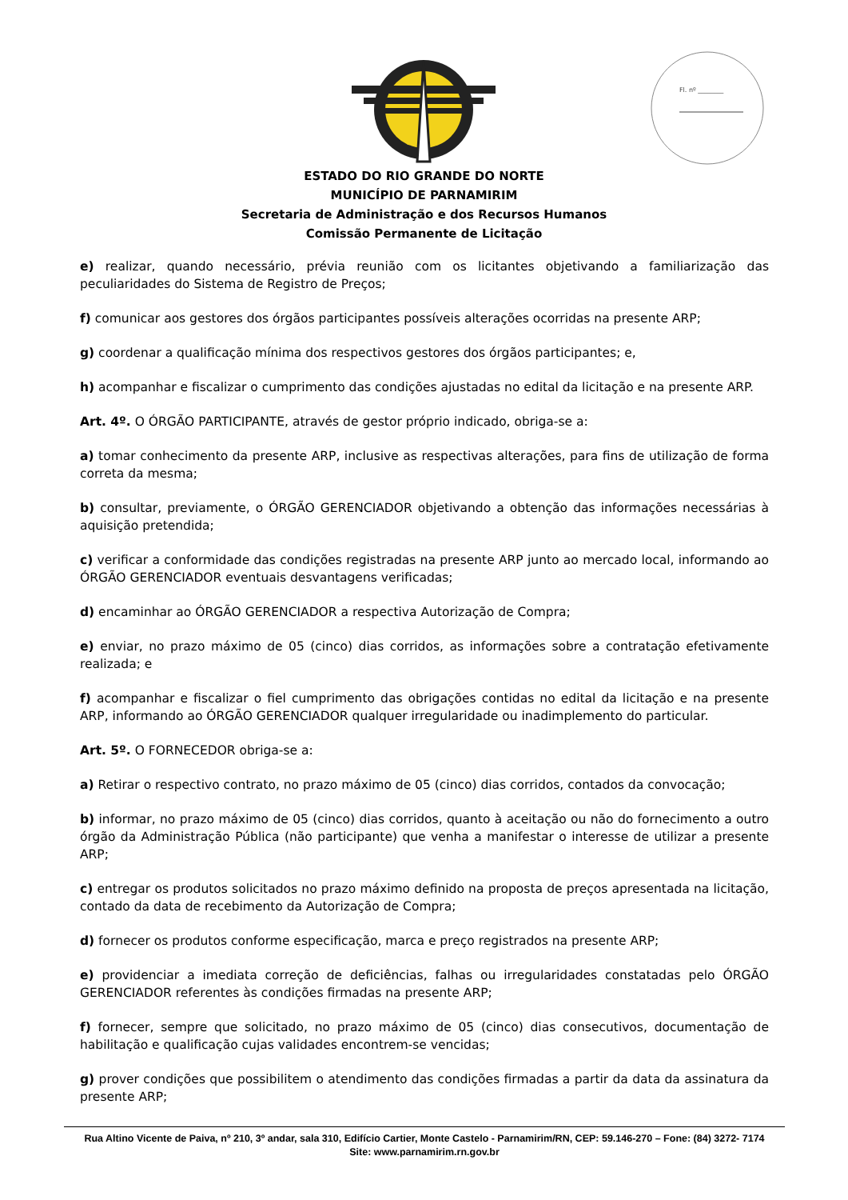Fl. nº ________
ESTADO DO RIO GRANDE DO NORTE
MUNICÍPIO DE PARNAMIRIM
Secretaria de Administração e dos Recursos Humanos
Comissão Permanente de Licitação
e) realizar, quando necessário, prévia reunião com os licitantes objetivando a familiarização das peculiaridades do Sistema de Registro de Preços;
f) comunicar aos gestores dos órgãos participantes possíveis alterações ocorridas na presente ARP;
g) coordenar a qualificação mínima dos respectivos gestores dos órgãos participantes; e,
h) acompanhar e fiscalizar o cumprimento das condições ajustadas no edital da licitação e na presente ARP.
Art. 4º. O ÓRGÃO PARTICIPANTE, através de gestor próprio indicado, obriga-se a:
a) tomar conhecimento da presente ARP, inclusive as respectivas alterações, para fins de utilização de forma correta da mesma;
b) consultar, previamente, o ÓRGÃO GERENCIADOR objetivando a obtenção das informações necessárias à aquisição pretendida;
c) verificar a conformidade das condições registradas na presente ARP junto ao mercado local, informando ao ÓRGÃO GERENCIADOR eventuais desvantagens verificadas;
d) encaminhar ao ÓRGÃO GERENCIADOR a respectiva Autorização de Compra;
e) enviar, no prazo máximo de 05 (cinco) dias corridos, as informações sobre a contratação efetivamente realizada; e
f) acompanhar e fiscalizar o fiel cumprimento das obrigações contidas no edital da licitação e na presente ARP, informando ao ÓRGÃO GERENCIADOR qualquer irregularidade ou inadimplemento do particular.
Art. 5º. O FORNECEDOR obriga-se a:
a) Retirar o respectivo contrato, no prazo máximo de 05 (cinco) dias corridos, contados da convocação;
b) informar, no prazo máximo de 05 (cinco) dias corridos, quanto à aceitação ou não do fornecimento a outro órgão da Administração Pública (não participante) que venha a manifestar o interesse de utilizar a presente ARP;
c) entregar os produtos solicitados no prazo máximo definido na proposta de preços apresentada na licitação, contado da data de recebimento da Autorização de Compra;
d) fornecer os produtos conforme especificação, marca e preço registrados na presente ARP;
e) providenciar a imediata correção de deficiências, falhas ou irregularidades constatadas pelo ÓRGÃO GERENCIADOR referentes às condições firmadas na presente ARP;
f) fornecer, sempre que solicitado, no prazo máximo de 05 (cinco) dias consecutivos, documentação de habilitação e qualificação cujas validades encontrem-se vencidas;
g) prover condições que possibilitem o atendimento das condições firmadas a partir da data da assinatura da presente ARP;
Rua Altino Vicente de Paiva, nº 210, 3º andar, sala 310, Edifício Cartier, Monte Castelo - Parnamirim/RN, CEP: 59.146-270 – Fone: (84) 3272- 7174
Site: www.parnamirim.rn.gov.br